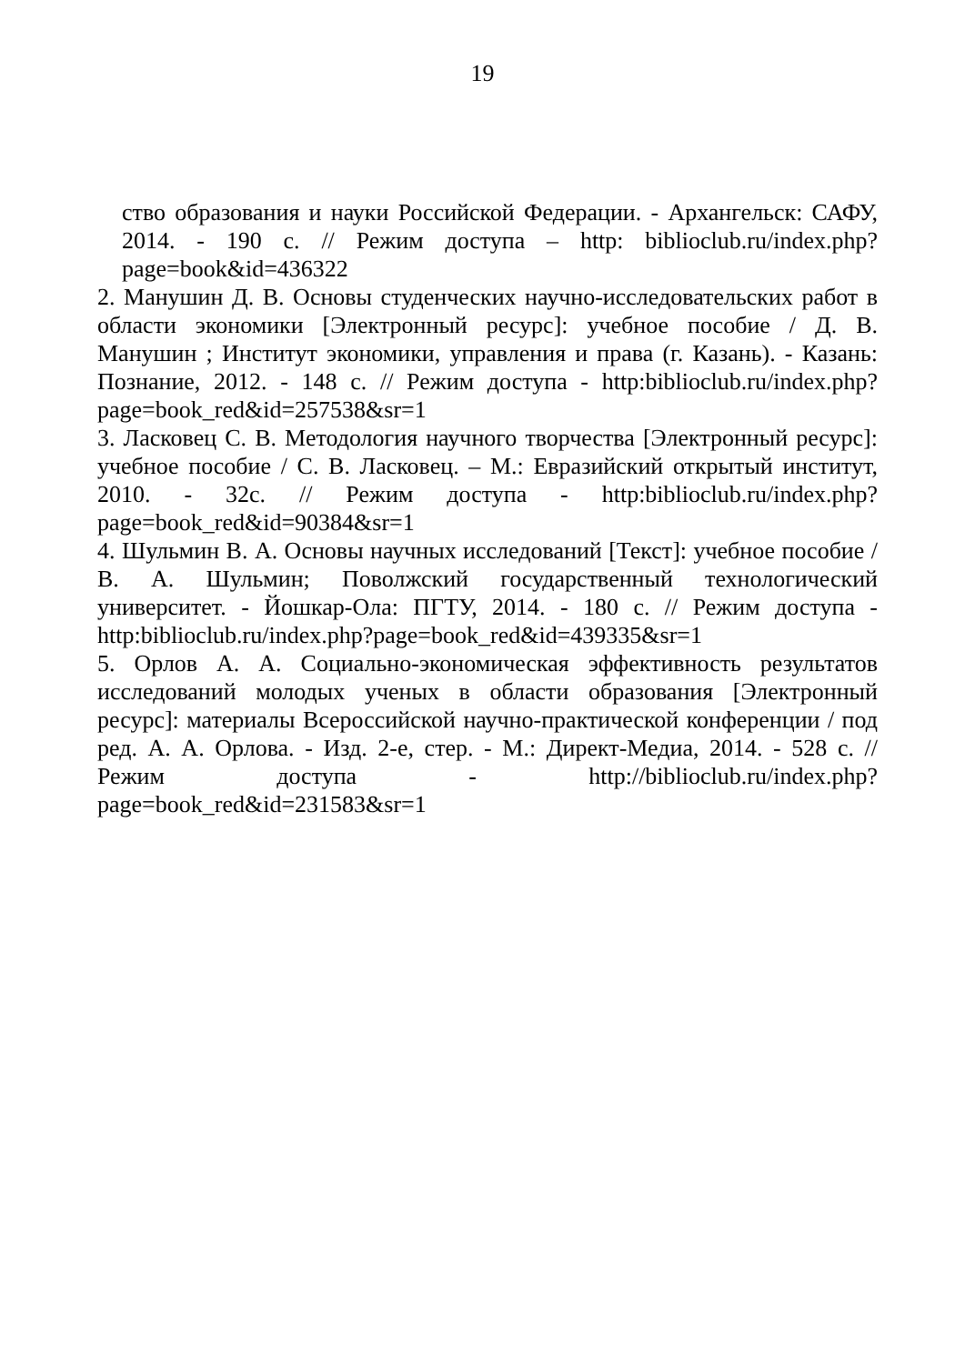19
ство образования и науки Российской Федерации. - Архангельск: САФУ, 2014. - 190 с. // Режим доступа – http: biblioclub.ru/index.php?page=book&id=436322
2. Манушин Д. В. Основы студенческих научно-исследовательских работ в области экономики [Электронный ресурс]: учебное пособие / Д. В. Манушин ; Институт экономики, управления и права (г. Казань). - Казань: Познание, 2012. - 148 с. // Режим доступа - http:biblioclub.ru/index.php?page=book_red&id=257538&sr=1
3. Ласковец С. В. Методология научного творчества [Электронный ресурс]: учебное пособие / С. В. Ласковец. – М.: Евразийский открытый институт, 2010. - 32с. // Режим доступа - http:biblioclub.ru/index.php?page=book_red&id=90384&sr=1
4. Шульмин В. А. Основы научных исследований [Текст]: учебное пособие / В. А. Шульмин; Поволжский государственный технологический университет. - Йошкар-Ола: ПГТУ, 2014. - 180 с. // Режим доступа - http:biblioclub.ru/index.php?page=book_red&id=439335&sr=1
5. Орлов А. А. Социально-экономическая эффективность результатов исследований молодых ученых в области образования [Электронный ресурс]: материалы Всероссийской научно-практической конференции / под ред. А. А. Орлова. - Изд. 2-е, стер. - М.: Директ-Медиа, 2014. - 528 с. // Режим доступа - http://biblioclub.ru/index.php?page=book_red&id=231583&sr=1